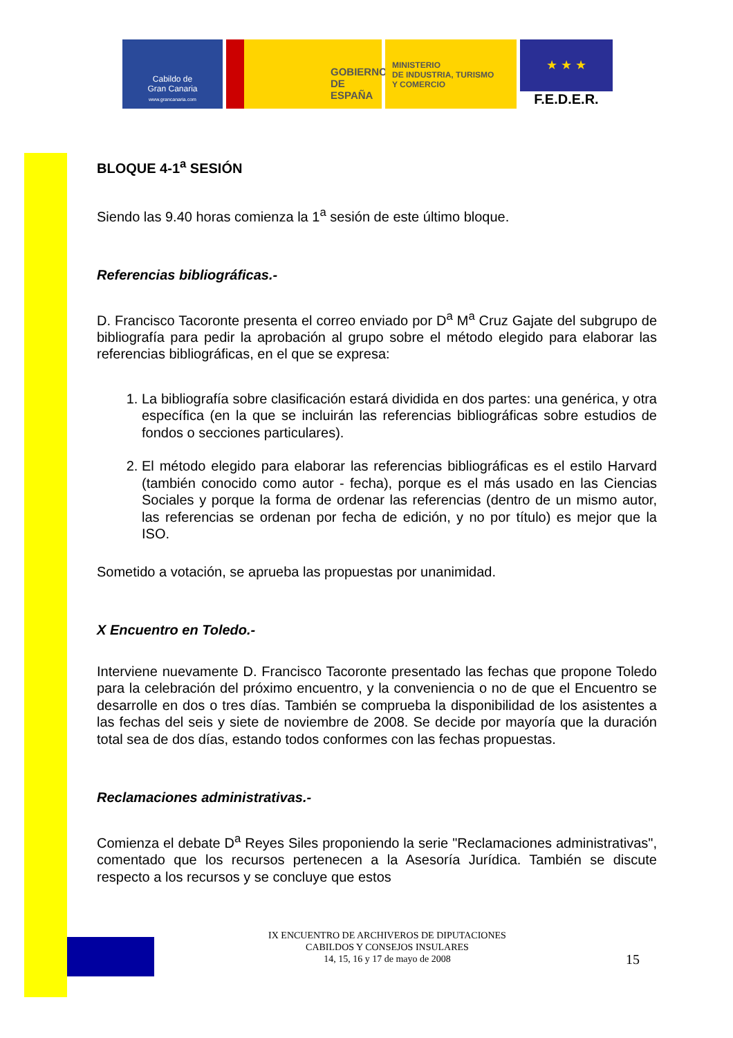Cabildo de
Gran Canaria
www.grancanaria.com
GOBIERNO
DE ESPAÑA
MINISTERIO
DE INDUSTRIA, TURISMO
Y COMERCIO
★ ★ ★
F.E.D.E.R.
BLOQUE 4-1<sup>a</sup> SESIÓN
Siendo las 9.40 horas comienza la 1<sup>a</sup> sesión de este último bloque.
Referencias bibliográficas.-
D. Francisco Tacoronte presenta el correo enviado por D<sup>a</sup> M<sup>a</sup> Cruz Gajate del subgrupo de bibliografía para pedir la aprobación al grupo sobre el método elegido para elaborar las referencias bibliográficas, en el que se expresa:
1. La bibliografía sobre clasificación estará dividida en dos partes: una genérica, y otra específica (en la que se incluirán las referencias bibliográficas sobre estudios de fondos o secciones particulares).
2. El método elegido para elaborar las referencias bibliográficas es el estilo Harvard (también conocido como autor - fecha), porque es el más usado en las Ciencias Sociales y porque la forma de ordenar las referencias (dentro de un mismo autor, las referencias se ordenan por fecha de edición, y no por título) es mejor que la ISO.
Sometido a votación, se aprueba las propuestas por unanimidad.
X Encuentro en Toledo.-
Interviene nuevamente D. Francisco Tacoronte presentado las fechas que propone Toledo para la celebración del próximo encuentro, y la conveniencia o no de que el Encuentro se desarrolle en dos o tres días. También se comprueba la disponibilidad de los asistentes a las fechas del seis y siete de noviembre de 2008. Se decide por mayoría que la duración total sea de dos días, estando todos conformes con las fechas propuestas.
Reclamaciones administrativas.-
Comienza el debate D<sup>a</sup> Reyes Siles proponiendo la serie "Reclamaciones administrativas", comentado que los recursos pertenecen a la Asesoría Jurídica. También se discute respecto a los recursos y se concluye que estos
IX ENCUENTRO DE ARCHIVEROS DE DIPUTACIONES
CABILDOS Y CONSEJOS INSULARES
14, 15, 16 y 17 de mayo de 2008
15